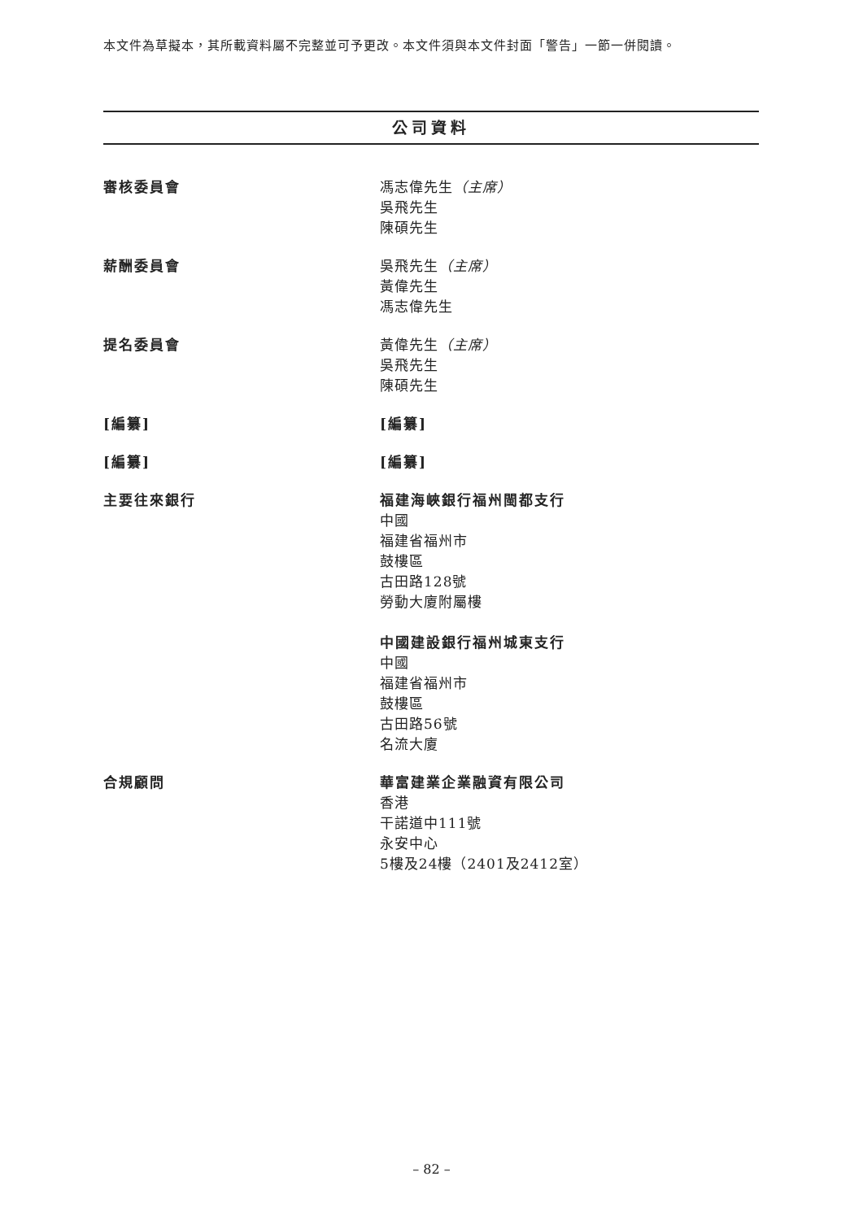本文件為草擬本，其所載資料屬不完整並可予更改。本文件須與本文件封面「警告」一節一併閱讀。
公司資料
審核委員會 馮志偉先生（主席）
吳飛先生
陳碩先生
薪酬委員會 吳飛先生（主席）
黃偉先生
馮志偉先生
提名委員會 黃偉先生（主席）
吳飛先生
陳碩先生
[編纂] [編纂]
[編纂] [編纂]
主要往來銀行 福建海峽銀行福州閩都支行
中國
福建省福州市
鼓樓區
古田路128號
勞動大廈附屬樓
中國建設銀行福州城東支行
中國
福建省福州市
鼓樓區
古田路56號
名流大廈
合規顧問 華富建業企業融資有限公司
香港
干諾道中111號
永安中心
5樓及24樓（2401及2412室）
– 82 –